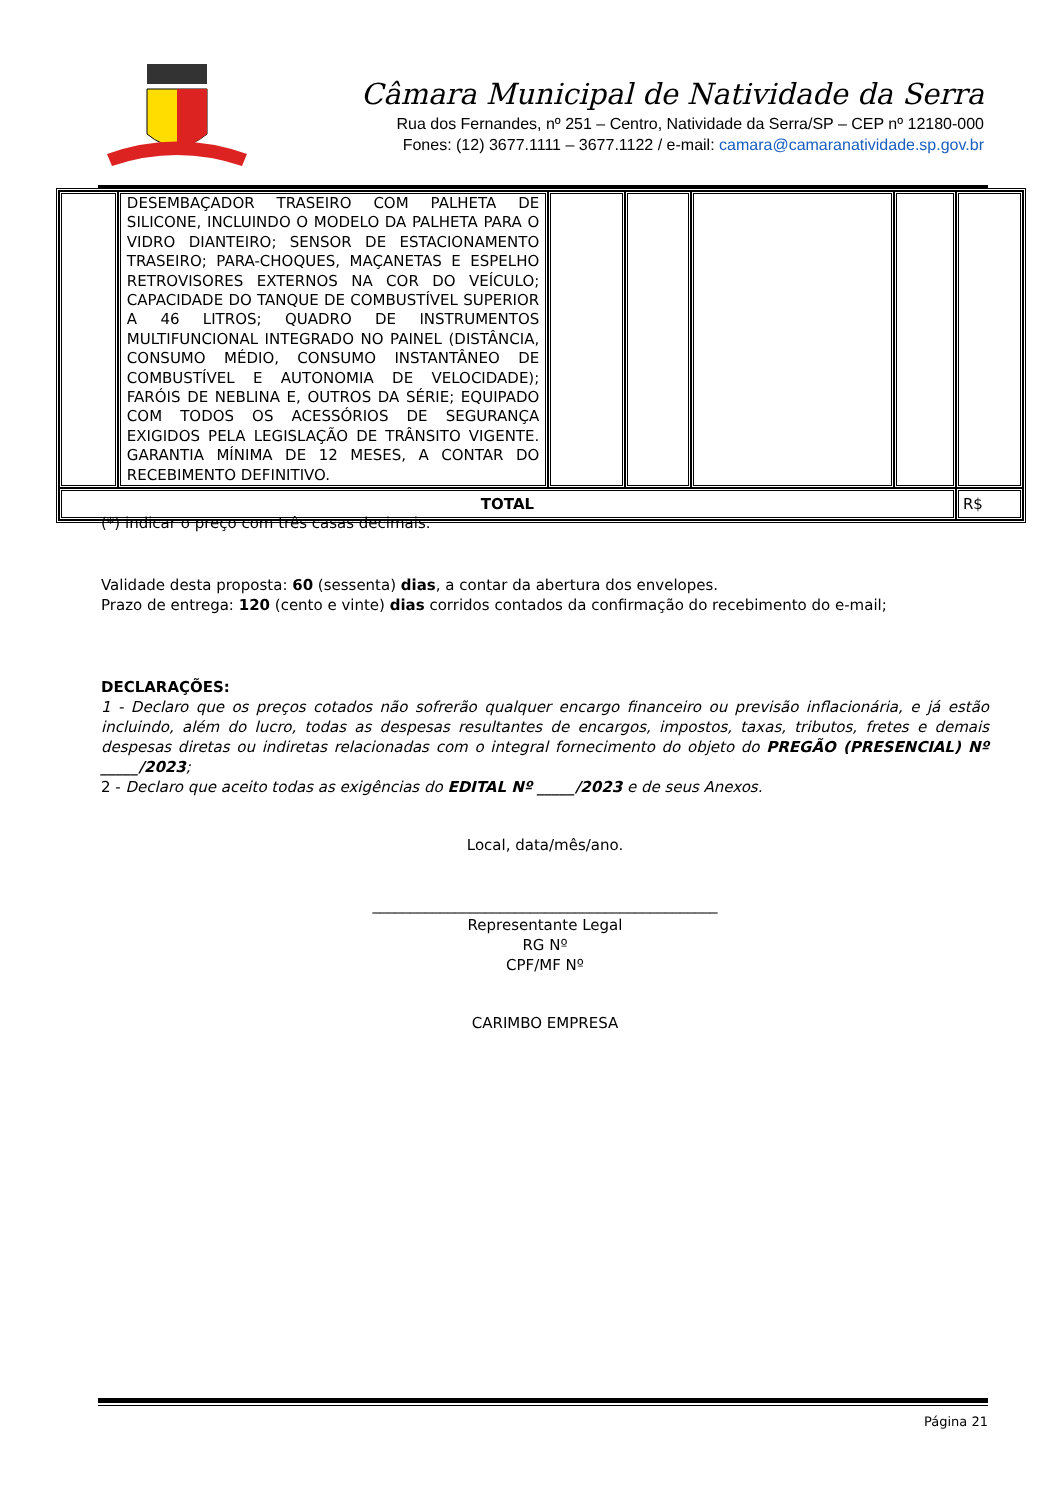Câmara Municipal de Natividade da Serra
Rua dos Fernandes, nº 251 – Centro, Natividade da Serra/SP – CEP nº 12180-000
Fones: (12) 3677.1111 – 3677.1122 / e-mail: camara@camaranatividade.sp.gov.br
| | DESEMBAÇADOR TRASEIRO COM PALHETA DE SILICONE, INCLUINDO O MODELO DA PALHETA PARA O VIDRO DIANTEIRO; SENSOR DE ESTACIONAMENTO TRASEIRO; PARA-CHOQUES, MAÇANETAS E ESPELHO RETROVISORES EXTERNOS NA COR DO VEÍCULO; CAPACIDADE DO TANQUE DE COMBUSTÍVEL SUPERIOR A 46 LITROS; QUADRO DE INSTRUMENTOS MULTIFUNCIONAL INTEGRADO NO PAINEL (DISTÂNCIA, CONSUMO MÉDIO, CONSUMO INSTANTÂNEO DE COMBUSTÍVEL E AUTONOMIA DE VELOCIDADE); FARÓIS DE NEBLINA E, OUTROS DA SÉRIE; EQUIPADO COM TODOS OS ACESSÓRIOS DE SEGURANÇA EXIGIDOS PELA LEGISLAÇÃO DE TRÂNSITO VIGENTE. GARANTIA MÍNIMA DE 12 MESES, A CONTAR DO RECEBIMENTO DEFINITIVO. | | | | | |
| TOTAL | | | | | | R$ |
(*) indicar o preço com três casas decimais.
Validade desta proposta: 60 (sessenta) dias, a contar da abertura dos envelopes.
Prazo de entrega: 120 (cento e vinte) dias corridos contados da confirmação do recebimento do e-mail;
DECLARAÇÕES:
1 - Declaro que os preços cotados não sofrerão qualquer encargo financeiro ou previsão inflacionária, e já estão incluindo, além do lucro, todas as despesas resultantes de encargos, impostos, taxas, tributos, fretes e demais despesas diretas ou indiretas relacionadas com o integral fornecimento do objeto do PREGÃO (PRESENCIAL) Nº _____/2023;
2 - Declaro que aceito todas as exigências do EDITAL Nº _____/2023 e de seus Anexos.
Local, data/mês/ano.
______________________________________________
Representante Legal
RG Nº
CPF/MF Nº
CARIMBO EMPRESA
Página 21